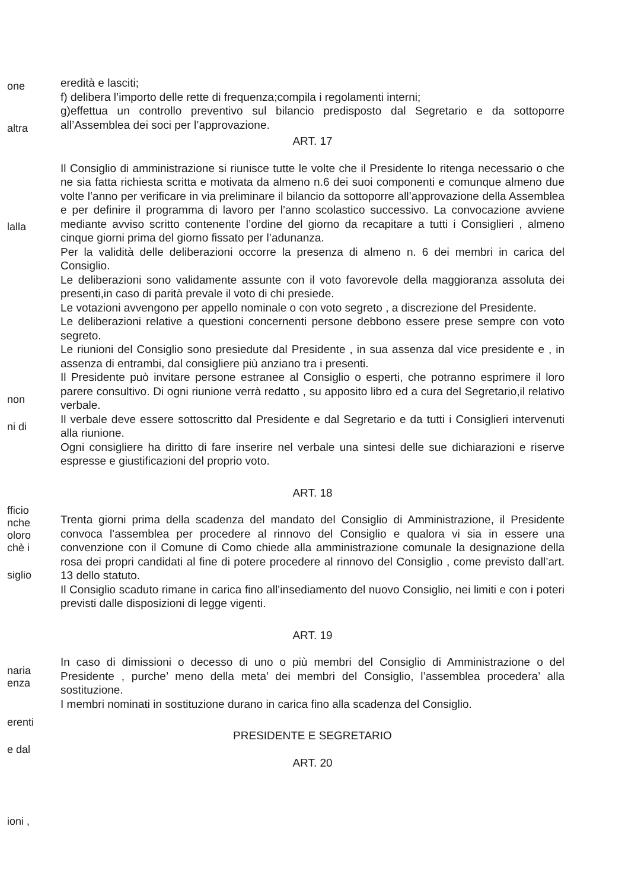one
altra
lalla
non
ni di
fficio
nche
oloro
chè i
siglio
naria
enza
erenti
e dal
ioni ,
eredità e lasciti;
f) delibera l’importo delle rette di frequenza;compila i regolamenti interni;
g)effettua un controllo preventivo sul bilancio predisposto dal Segretario e da sottoporre all’Assemblea dei soci per l’approvazione.
ART. 17
Il Consiglio di amministrazione si riunisce tutte le volte che il Presidente lo ritenga necessario o che ne sia fatta richiesta scritta e motivata da almeno n.6 dei suoi componenti e comunque almeno due volte l’anno per verificare in via preliminare il bilancio da sottoporre all’approvazione della Assemblea e per definire il programma di lavoro per l’anno scolastico successivo. La convocazione avviene mediante avviso scritto contenente l’ordine del giorno da recapitare a tutti i Consiglieri , almeno cinque giorni prima del giorno fissato per l’adunanza.
Per la validità delle deliberazioni occorre la presenza di almeno n. 6 dei membri in carica del Consiglio.
Le deliberazioni sono validamente assunte con il voto favorevole della maggioranza assoluta dei presenti,in caso di parità prevale il voto di chi presiede.
Le votazioni avvengono per appello nominale o con voto segreto , a discrezione del Presidente.
Le deliberazioni relative a questioni concernenti persone debbono essere prese sempre con voto segreto.
Le riunioni del Consiglio sono presiedute dal Presidente , in sua assenza dal vice presidente e , in assenza di entrambi, dal consigliere più anziano tra i presenti.
Il Presidente può invitare persone estranee al Consiglio o esperti, che potranno esprimere il loro parere consultivo. Di ogni riunione verrà redatto , su apposito libro ed a cura del Segretario,il relativo verbale.
Il verbale deve essere sottoscritto dal Presidente e dal Segretario e da tutti i Consiglieri intervenuti alla riunione.
Ogni consigliere ha diritto di fare inserire nel verbale una sintesi delle sue dichiarazioni e riserve espresse e giustificazioni del proprio voto.
ART. 18
Trenta giorni prima della scadenza del mandato del Consiglio di Amministrazione, il Presidente convoca l’assemblea per procedere al rinnovo del Consiglio e qualora vi sia in essere una convenzione con il Comune di Como chiede alla amministrazione comunale la designazione della rosa dei propri candidati al fine di potere procedere al rinnovo del Consiglio , come previsto dall’art. 13 dello statuto.
Il Consiglio scaduto rimane in carica fino all’insediamento del nuovo Consiglio, nei limiti e con i poteri previsti dalle disposizioni di legge vigenti.
ART. 19
In caso di dimissioni o decesso di uno o più membri del Consiglio di Amministrazione o del Presidente , purche’ meno della meta’ dei membri del Consiglio, l’assemblea procedera’ alla sostituzione.
I membri nominati in sostituzione durano in carica fino alla scadenza del Consiglio.
PRESIDENTE E SEGRETARIO
ART. 20